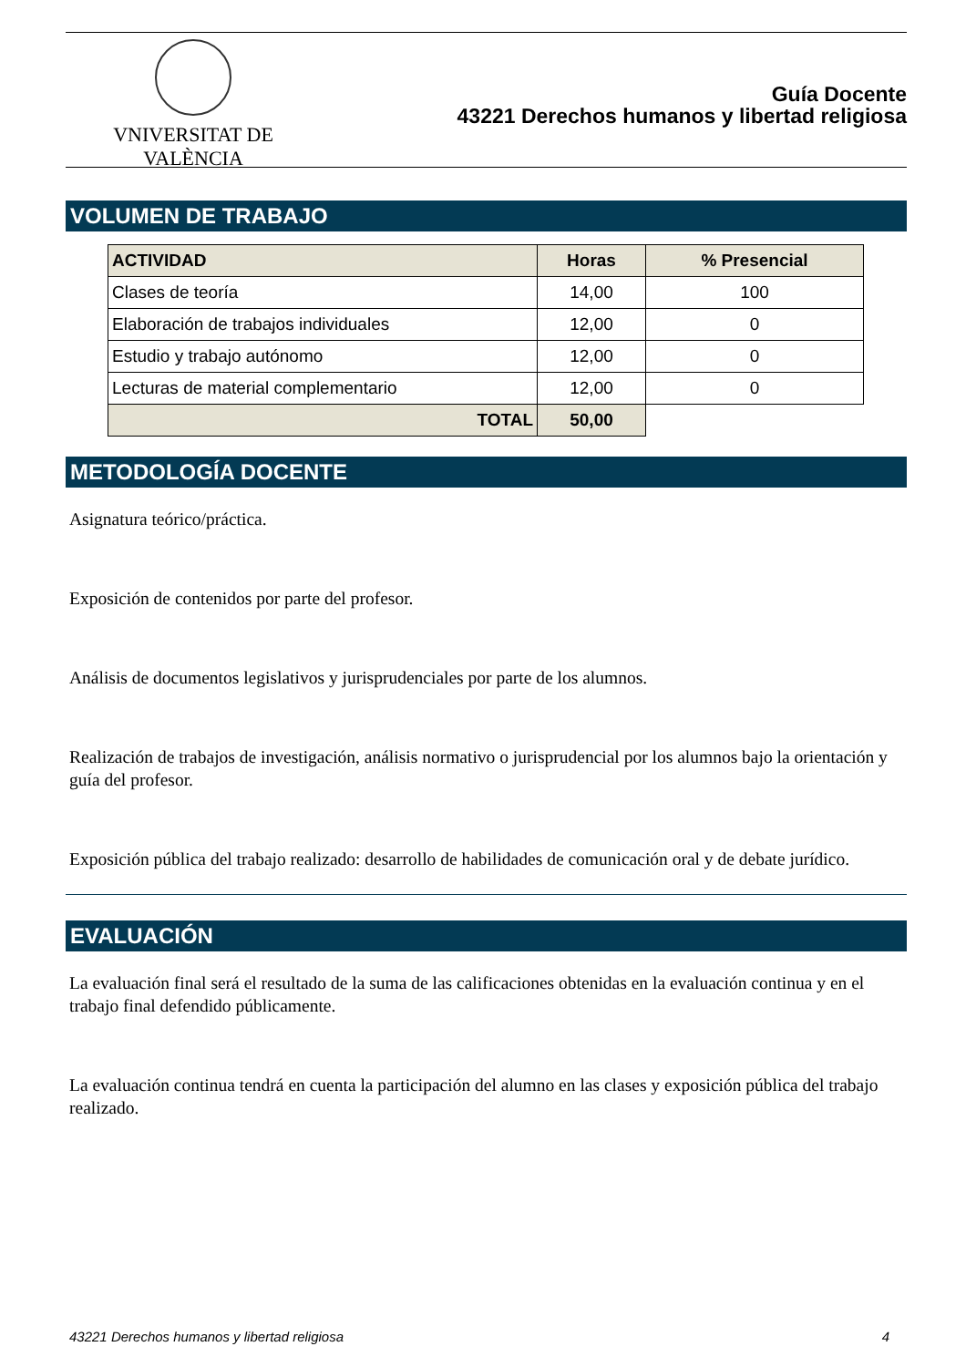VNIVERSITAT DE VALÈNCIA
Guía Docente
43221 Derechos humanos y libertad religiosa
VOLUMEN DE TRABAJO
| ACTIVIDAD | Horas | % Presencial |
| --- | --- | --- |
| Clases de teoría | 14,00 | 100 |
| Elaboración de trabajos individuales | 12,00 | 0 |
| Estudio y trabajo autónomo | 12,00 | 0 |
| Lecturas de material complementario | 12,00 | 0 |
| TOTAL | 50,00 | |
METODOLOGÍA DOCENTE
Asignatura teórico/práctica.
Exposición de contenidos por parte del profesor.
Análisis de documentos legislativos y jurisprudenciales por parte de los alumnos.
Realización de trabajos de investigación, análisis normativo o jurisprudencial por los alumnos bajo la orientación y guía del profesor.
Exposición pública del trabajo realizado: desarrollo de habilidades de comunicación oral y de debate jurídico.
EVALUACIÓN
La evaluación final será el resultado de la suma de las calificaciones obtenidas en la evaluación continua y en el trabajo final defendido públicamente.
La evaluación continua tendrá en cuenta la participación del alumno en las clases y exposición pública del trabajo realizado.
43221 Derechos humanos y libertad religiosa 4